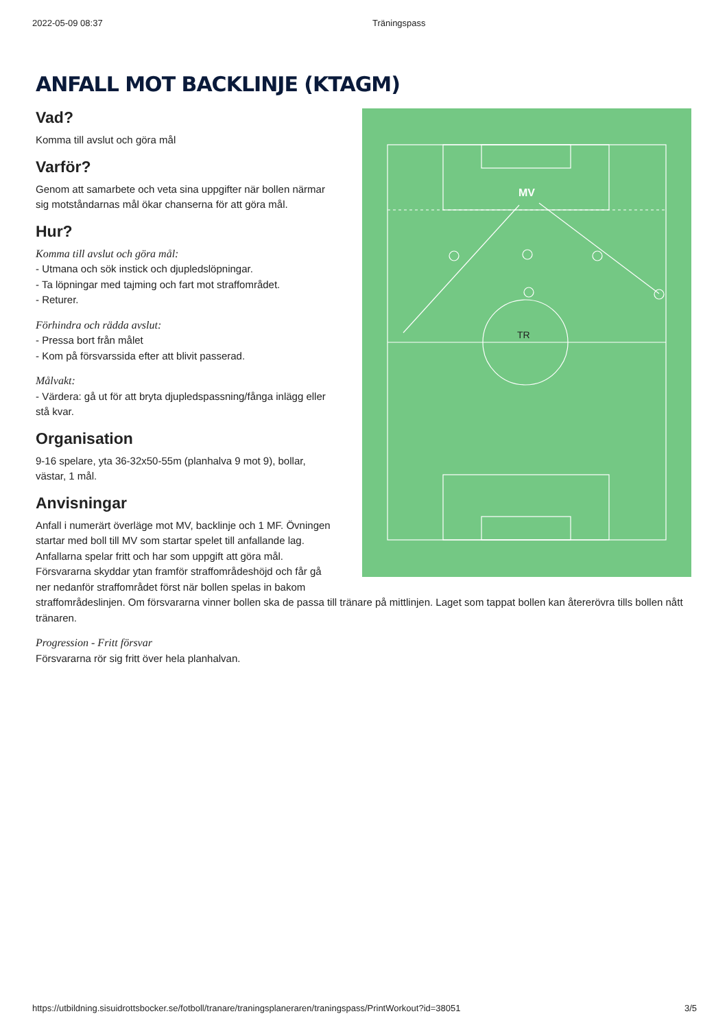2022-05-09 08:37 Träningspass
ANFALL MOT BACKLINJE (KTAGM)
MV
TR
Vad?
Komma till avslut och göra mål
Varför?
Genom att samarbete och veta sina uppgifter när bollen närmar sig motståndarnas mål ökar chanserna för att göra mål.
Hur?
Komma till avslut och göra mål:
- Utmana och sök instick och djupledslöpningar.
- Ta löpningar med tajming och fart mot straffområdet.
- Returer.
Förhindra och rädda avslut:
- Pressa bort från målet
- Kom på försvarssida efter att blivit passerad.
Målvakt:
- Värdera: gå ut för att bryta djupledspassning/fånga inlägg eller stå kvar.
Organisation
9-16 spelare, yta 36-32x50-55m (planhalva 9 mot 9), bollar, västar, 1 mål.
Anvisningar
Anfall i numerärt överläge mot MV, backlinje och 1 MF. Övningen startar med boll till MV som startar spelet till anfallande lag. Anfallarna spelar fritt och har som uppgift att göra mål. Försvararna skyddar ytan framför straffområdeshöjd och får gå ner nedanför straffområdet först när bollen spelas in bakom straffområdeslinjen. Om försvararna vinner bollen ska de passa till tränare på mittlinjen. Laget som tappat bollen kan återerövra tills bollen nått tränaren.
Progression - Fritt försvar
Försvararna rör sig fritt över hela planhalvan.
https://utbildning.sisuidrottsbocker.se/fotboll/tranare/traningsplaneraren/traningspass/PrintWorkout?id=38051 3/5